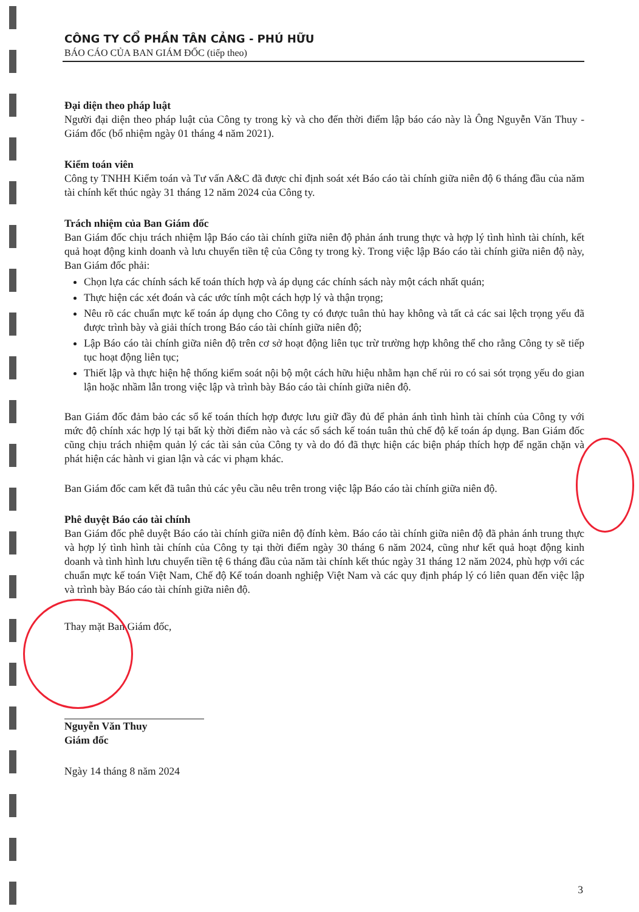CÔNG TY CỔ PHẦN TÂN CẢNG - PHÚ HỮU
BÁO CÁO CỦA BAN GIÁM ĐỐC (tiếp theo)
Đại diện theo pháp luật
Người đại diện theo pháp luật của Công ty trong kỳ và cho đến thời điểm lập báo cáo này là Ông Nguyễn Văn Thuy - Giám đốc (bổ nhiệm ngày 01 tháng 4 năm 2021).
Kiểm toán viên
Công ty TNHH Kiểm toán và Tư vấn A&C đã được chỉ định soát xét Báo cáo tài chính giữa niên độ 6 tháng đầu của năm tài chính kết thúc ngày 31 tháng 12 năm 2024 của Công ty.
Trách nhiệm của Ban Giám đốc
Ban Giám đốc chịu trách nhiệm lập Báo cáo tài chính giữa niên độ phản ánh trung thực và hợp lý tình hình tài chính, kết quả hoạt động kinh doanh và lưu chuyển tiền tệ của Công ty trong kỳ. Trong việc lập Báo cáo tài chính giữa niên độ này, Ban Giám đốc phải:
Chọn lựa các chính sách kế toán thích hợp và áp dụng các chính sách này một cách nhất quán;
Thực hiện các xét đoán và các ước tính một cách hợp lý và thận trọng;
Nêu rõ các chuẩn mực kế toán áp dụng cho Công ty có được tuân thủ hay không và tất cả các sai lệch trọng yếu đã được trình bày và giải thích trong Báo cáo tài chính giữa niên độ;
Lập Báo cáo tài chính giữa niên độ trên cơ sở hoạt động liên tục trừ trường hợp không thể cho rằng Công ty sẽ tiếp tục hoạt động liên tục;
Thiết lập và thực hiện hệ thống kiểm soát nội bộ một cách hữu hiệu nhằm hạn chế rủi ro có sai sót trọng yếu do gian lận hoặc nhầm lẫn trong việc lập và trình bày Báo cáo tài chính giữa niên độ.
Ban Giám đốc đảm bảo các sổ kế toán thích hợp được lưu giữ đầy đủ để phản ánh tình hình tài chính của Công ty với mức độ chính xác hợp lý tại bất kỳ thời điểm nào và các sổ sách kế toán tuân thủ chế độ kế toán áp dụng. Ban Giám đốc cũng chịu trách nhiệm quản lý các tài sản của Công ty và do đó đã thực hiện các biện pháp thích hợp để ngăn chặn và phát hiện các hành vi gian lận và các vi phạm khác.
Ban Giám đốc cam kết đã tuân thủ các yêu cầu nêu trên trong việc lập Báo cáo tài chính giữa niên độ.
Phê duyệt Báo cáo tài chính
Ban Giám đốc phê duyệt Báo cáo tài chính giữa niên độ đính kèm. Báo cáo tài chính giữa niên độ đã phản ánh trung thực và hợp lý tình hình tài chính của Công ty tại thời điểm ngày 30 tháng 6 năm 2024, cũng như kết quả hoạt động kinh doanh và tình hình lưu chuyển tiền tệ 6 tháng đầu của năm tài chính kết thúc ngày 31 tháng 12 năm 2024, phù hợp với các chuẩn mực kế toán Việt Nam, Chế độ Kế toán doanh nghiệp Việt Nam và các quy định pháp lý có liên quan đến việc lập và trình bày Báo cáo tài chính giữa niên độ.
Thay mặt Ban Giám đốc,
Nguyễn Văn Thuy
Giám đốc
Ngày 14 tháng 8 năm 2024
3